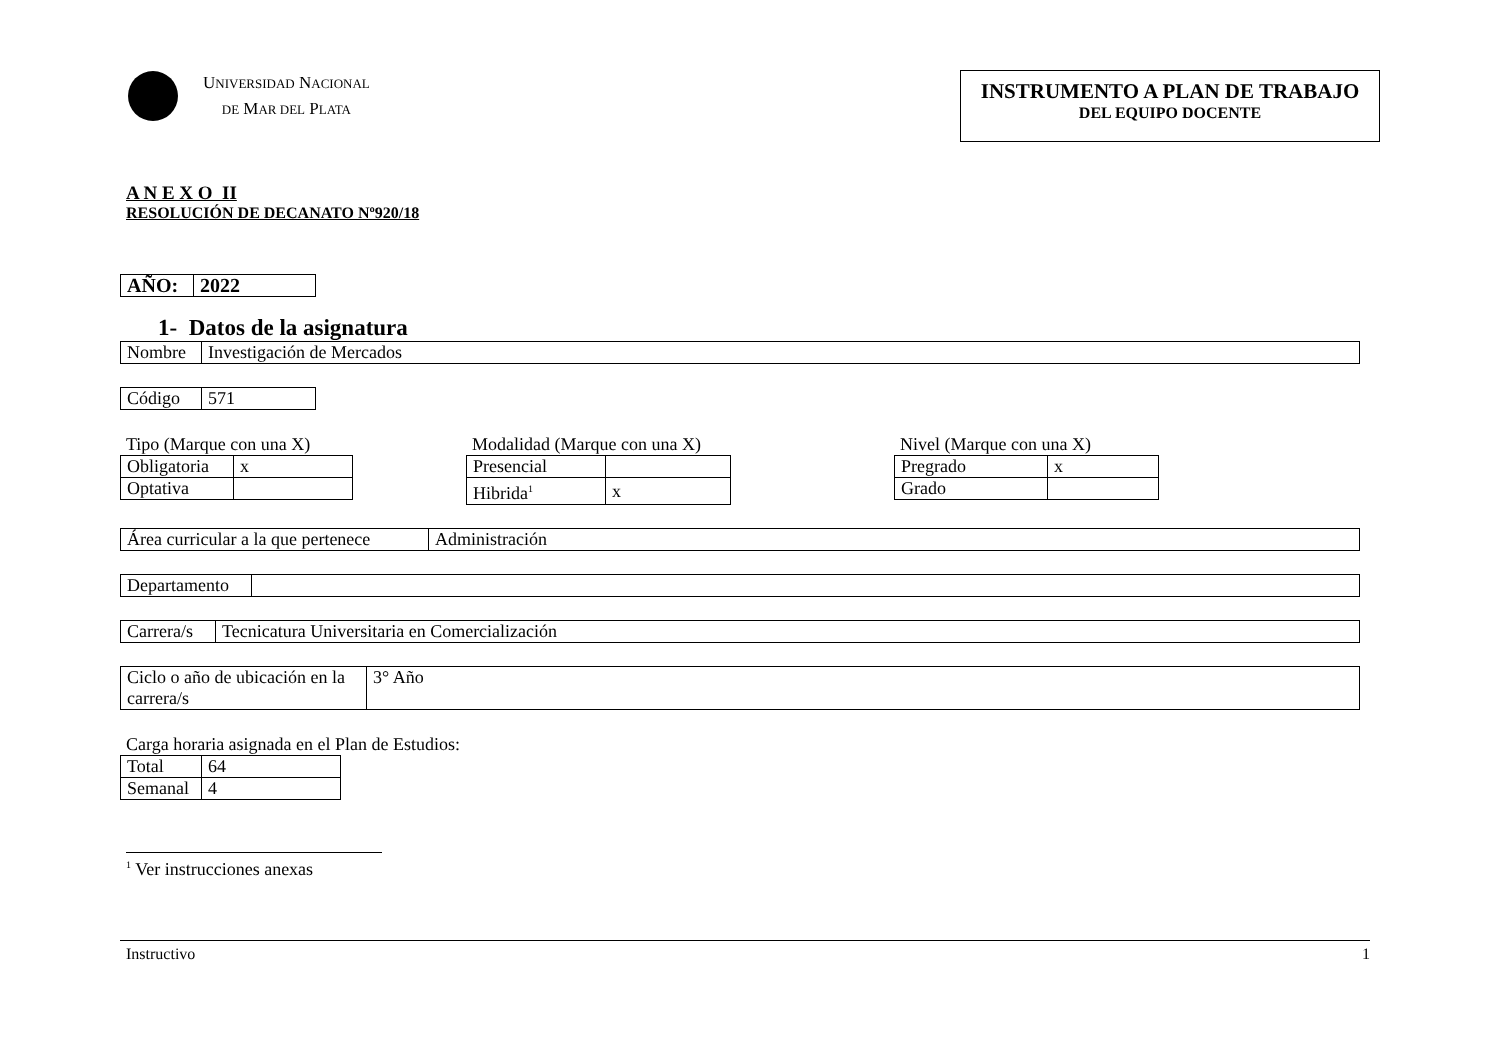UNIVERSIDAD NACIONAL
DE MAR DEL PLATA
INSTRUMENTO A PLAN DE TRABAJO
DEL EQUIPO DOCENTE
A N E X O II
RESOLUCIÓN DE DECANATO Nº920/18
| AÑO: | 2022 |
1- Datos de la asignatura
| Nombre | Investigación de Mercados |
| Código | 571 |
Tipo (Marque con una X)
| Obligatoria | x |
| Optativa | |
Modalidad (Marque con una X)
| Presencial | |
| Hibrida<sup>1</sup> | x |
Nivel (Marque con una X)
| Pregrado | x |
| Grado | |
| Área curricular a la que pertenece | Administración |
| Departamento | |
| Carrera/s | Tecnicatura Universitaria en Comercialización |
| Ciclo o año de ubicación en la carrera/s | 3° Año |
Carga horaria asignada en el Plan de Estudios:
| Total | 64 |
| Semanal | 4 |
<sup>1</sup> Ver instrucciones anexas
Instructivo 1